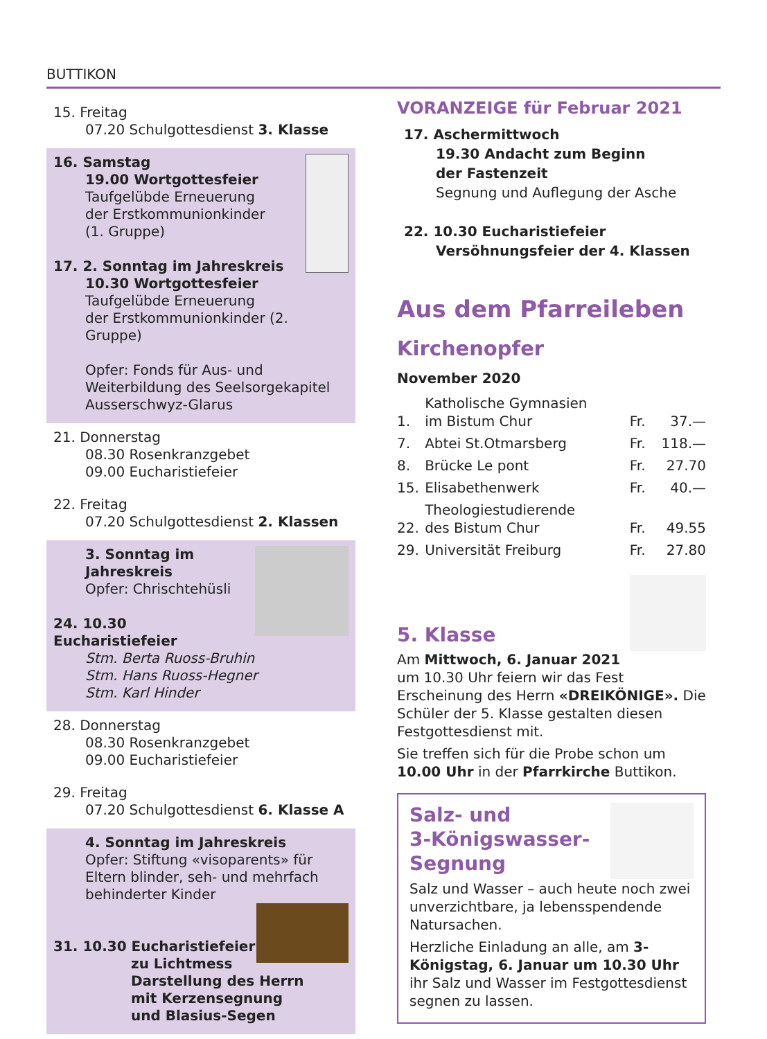BUTTIKON
15. Freitag
07.20 Schulgottesdienst 3. Klasse
16. Samstag
19.00 Wortgottesfeier
Taufgelübde Erneuerung
der Erstkommunionkinder
(1. Gruppe)
17. 2. Sonntag im Jahreskreis
10.30 Wortgottesfeier
Taufgelübde Erneuerung
der Erstkommunionkinder (2. Gruppe)
Opfer: Fonds für Aus- und Weiterbildung des Seelsorgekapitel Ausserschwyz-Glarus
21. Donnerstag
08.30 Rosenkranzgebet
09.00 Eucharistiefeier
22. Freitag
07.20 Schulgottesdienst 2. Klassen
3. Sonntag im Jahreskreis
Opfer: Chrischtehüsli
24. 10.30 Eucharistiefeier
Stm. Berta Ruoss-Bruhin
Stm. Hans Ruoss-Hegner
Stm. Karl Hinder
28. Donnerstag
08.30 Rosenkranzgebet
09.00 Eucharistiefeier
29. Freitag
07.20 Schulgottesdienst 6. Klasse A
4. Sonntag im Jahreskreis
Opfer: Stiftung «visoparents» für Eltern blinder, seh- und mehrfach behinderter Kinder
31. 10.30 Eucharistiefeier
zu Lichtmess
Darstellung des Herrn
mit Kerzensegnung
und Blasius-Segen
VORANZEIGE für Februar 2021
17. Aschermittwoch
19.30 Andacht zum Beginn
der Fastenzeit
Segnung und Auflegung der Asche
22. 10.30 Eucharistiefeier
Versöhnungsfeier der 4. Klassen
Aus dem Pfarreileben
Kirchenopfer
November 2020
| 1. | Katholische Gymnasien im Bistum Chur | Fr. | 37.— |
| 7. | Abtei St.Otmarsberg | Fr. | 118.— |
| 8. | Brücke Le pont | Fr. | 27.70 |
| 15. | Elisabethenwerk | Fr. | 40.— |
| 22. | Theologiestudierende des Bistum Chur | Fr. | 49.55 |
| 29. | Universität Freiburg | Fr. | 27.80 |
5. Klasse
Am Mittwoch, 6. Januar 2021 um 10.30 Uhr feiern wir das Fest Erscheinung des Herrn «DREIKÖNIGE». Die Schüler der 5. Klasse gestalten diesen Festgottesdienst mit.
Sie treffen sich für die Probe schon um 10.00 Uhr in der Pfarrkirche Buttikon.
Salz- und
3-Königswasser-
Segnung
Salz und Wasser – auch heute noch zwei unverzichtbare, ja lebensspendende Natursachen.
Herzliche Einladung an alle, am 3-Königstag, 6. Januar um 10.30 Uhr ihr Salz und Wasser im Festgottesdienst segnen zu lassen.